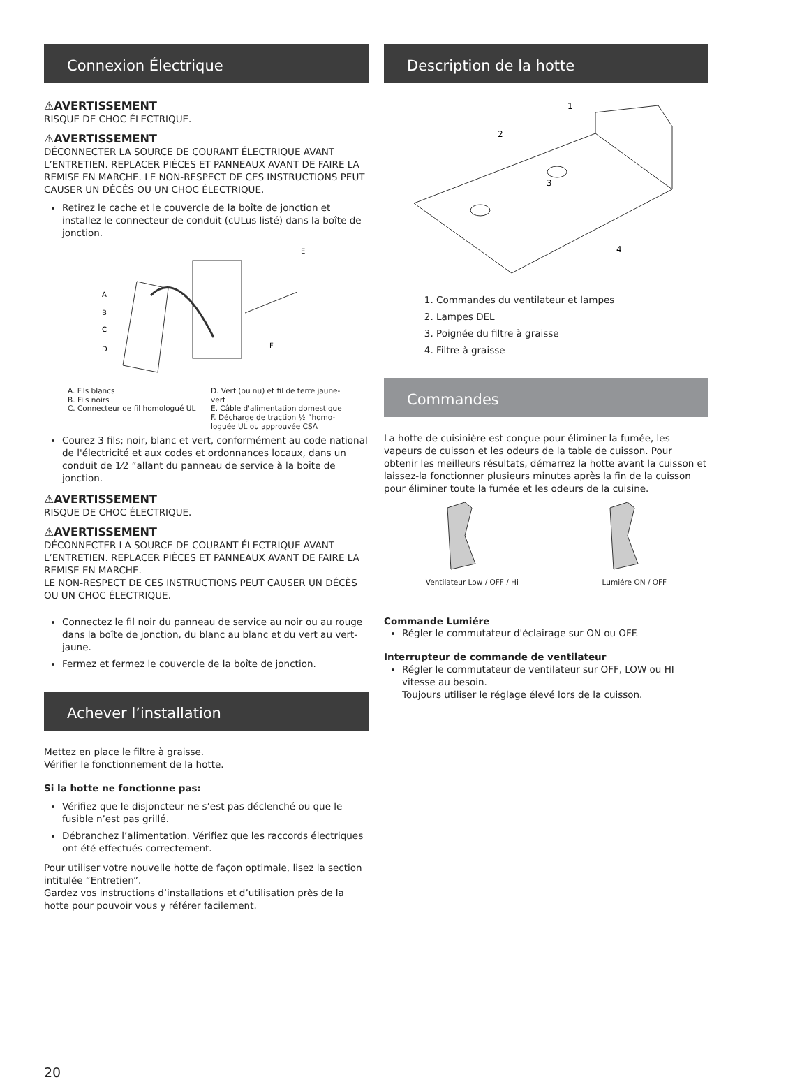Connexion Électrique
⚠AVERTISSEMENT
RISQUE DE CHOC ÉLECTRIQUE.
⚠AVERTISSEMENT
DÉCONNECTER LA SOURCE DE COURANT ÉLECTRIQUE AVANT L’ENTRETIEN. REPLACER PIÈCES ET PANNEAUX AVANT DE FAIRE LA REMISE EN MARCHE. LE NON-RESPECT DE CES INSTRUCTIONS PEUT CAUSER UN DÉCÈS OU UN CHOC ÉLECTRIQUE.
Retirez le cache et le couvercle de la boîte de jonction et installez le connecteur de conduit (cULus listé) dans la boîte de jonction.
A
B
C
D
E
F
A. Fils blancs
B. Fils noirs
C. Connecteur de fil homologué UL
D. Vert (ou nu) et fil de terre jaune-vert
E. Câble d'alimentation domestique
F. Décharge de traction ½ ”homo- loguée UL ou approuvée CSA
Courez 3 fils; noir, blanc et vert, conformément au code national de l'électricité et aux codes et ordonnances locaux, dans un conduit de 1⁄2 ”allant du panneau de service à la boîte de jonction.
⚠AVERTISSEMENT
RISQUE DE CHOC ÉLECTRIQUE.
⚠AVERTISSEMENT
DÉCONNECTER LA SOURCE DE COURANT ÉLECTRIQUE AVANT L’ENTRETIEN. REPLACER PIÈCES ET PANNEAUX AVANT DE FAIRE LA REMISE EN MARCHE.
LE NON-RESPECT DE CES INSTRUCTIONS PEUT CAUSER UN DÉCÈS OU UN CHOC ÉLECTRIQUE.
Connectez le fil noir du panneau de service au noir ou au rouge dans la boîte de jonction, du blanc au blanc et du vert au vert-jaune.
Fermez et fermez le couvercle de la boîte de jonction.
Achever l’installation
Mettez en place le filtre à graisse.
Vérifier le fonctionnement de la hotte.
Si la hotte ne fonctionne pas:
Vérifiez que le disjoncteur ne s’est pas déclenché ou que le fusible n’est pas grillé.
Débranchez l’alimentation. Vérifiez que les raccords électriques ont été effectués correctement.
Pour utiliser votre nouvelle hotte de façon optimale, lisez la section intitulée “Entretien”.
Gardez vos instructions d’installations et d’utilisation près de la hotte pour pouvoir vous y référer facilement.
Description de la hotte
1
2
3
4
1. Commandes du ventilateur et lampes
2. Lampes DEL
3. Poignée du filtre à graisse
4. Filtre à graisse
Commandes
La hotte de cuisinière est conçue pour éliminer la fumée, les vapeurs de cuisson et les odeurs de la table de cuisson. Pour obtenir les meilleurs résultats, démarrez la hotte avant la cuisson et laissez-la fonctionner plusieurs minutes après la fin de la cuisson pour éliminer toute la fumée et les odeurs de la cuisine.
Ventilateur Low / OFF / Hi Lumiére ON / OFF
Commande Lumiére
Régler le commutateur d'éclairage sur ON ou OFF.
Interrupteur de commande de ventilateur
Régler le commutateur de ventilateur sur OFF, LOW ou HI vitesse au besoin.
Toujours utiliser le réglage élevé lors de la cuisson.
20